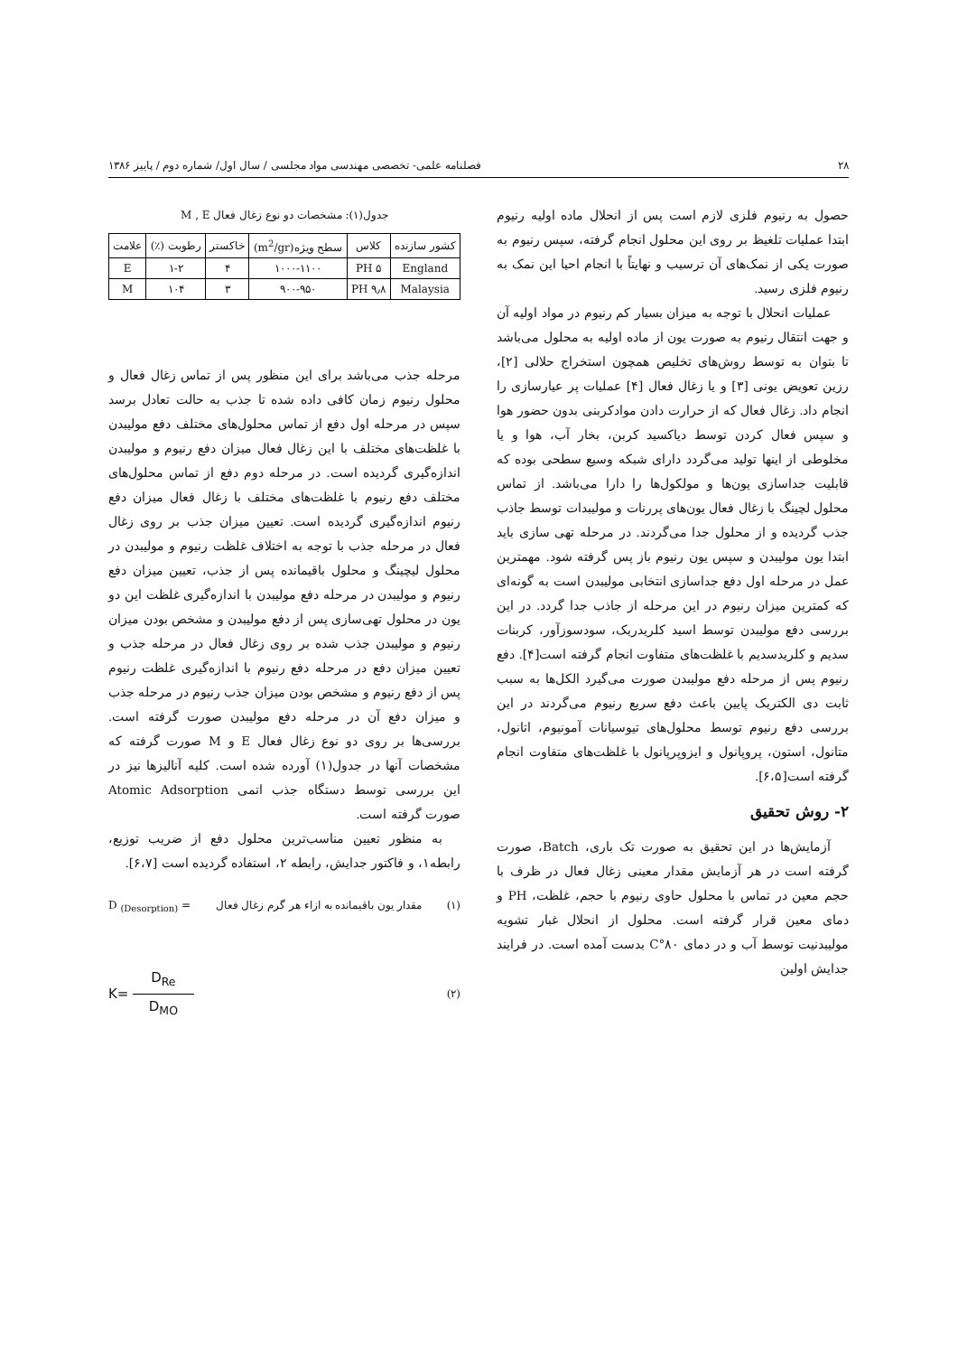۲۸ فصلنامه علمی- تخصصی مهندسی مواد مجلسی / سال اول/ شماره دوم / پاییز ۱۳۸۶
حصول به رنیوم فلزی لازم است پس از انحلال ماده اولیه رنیوم ابتدا عملیات تلغیظ بر روی این محلول انجام گرفته، سپس رنیوم به صورت یکی از نمک‌های آن ترسیب و نهایتاً با انجام احیا این نمک به رنیوم فلزی رسید.
عملیات انحلال با توجه به میزان بسیار کم رنیوم در مواد اولیه آن و جهت انتقال رنیوم به صورت یون از ماده اولیه به محلول می‌باشد تا بتوان به توسط روش‌های تخلیص همچون استخراج حلالی [۲]، رزین تعویض یونی [۳] و یا زغال فعال [۴] عملیات پر عیارسازی را انجام داد. زغال فعال که از حرارت دادن موادکربنی بدون حضور هوا و سپس فعال کردن توسط دیاکسید کربن، بخار آب، هوا و یا مخلوطی از اینها تولید می‌گردد دارای شبکه وسیع سطحی بوده که قابلیت جداسازی یون‌ها و مولکول‌ها را دارا می‌باشد. از تماس محلول لچینگ با زغال فعال یون‌های پررنات و مولیبدات توسط جاذب جذب گردیده و از محلول جدا می‌گردند. در مرحله تهی سازی باید ابتدا یون مولیبدن و سپس یون رنیوم باز پس گرفته شود. مهمترین عمل در مرحله اول دفع جداسازی انتخابی مولیبدن است به گونه‌ای که کمترین میزان رنیوم در این مرحله از جاذب جدا گردد. در این بررسی دفع مولیبدن توسط اسید کلریدریک، سودسوزآور، کربنات سدیم و کلریدسدیم با غلظت‌های متفاوت انجام گرفته است[۴]. دفع رنیوم پس از مرحله دفع مولیبدن صورت می‌گیرد الکل‌ها به سبب ثابت دی الکتریک پایین باعث دفع سریع رنیوم می‌گردند در این بررسی دفع رنیوم توسط محلول‌های تیوسیانات آمونیوم، اتانول، متانول، استون، پروپانول و ایزوپرپانول با غلظت‌های متفاوت انجام گرفته است[۶،۵].
۲- روش تحقیق
آزمایش‌ها در این تحقیق به صورت تک باری، Batch، صورت گرفته است در هر آزمایش مقدار معینی زغال فعال در ظرف با حجم معین در تماس با محلول حاوی رنیوم با حجم، غلظت، PH و دمای معین قرار گرفته است. محلول از انحلال غبار تشویه مولیبدنیت توسط آب و در دمای ۸۰°C بدست آمده است. در فرایند جدایش اولین
جدول(۱): مشخصات دو نوع زغال فعال M , E
| کشور سازنده | کلاس | سطح ویژه(m<sup>2</sup>/gr) | خاکستر | رطوبت (٪) | علامت |
| --- | --- | --- | --- | --- | --- |
| England | PH ۵ | ۱۰۰۰-۱۱۰۰ | ۴ | ۱-۲ | E |
| Malaysia | PH ۹٫۸ | ۹۰۰-۹۵۰ | ۳ | ۱۰۴ | M |
مرحله جذب می‌باشد برای این منظور پس از تماس زغال فعال و محلول رنیوم زمان کافی داده شده تا جذب به حالت تعادل برسد سپس در مرحله اول دفع از تماس محلول‌های مختلف دفع مولیبدن با غلظت‌های مختلف با این زغال فعال میزان دفع رنیوم و مولیبدن اندازه‌گیری گردیده است. در مرحله دوم دفع از تماس محلول‌های مختلف دفع رنیوم با غلظت‌های مختلف با زغال فعال میزان دفع رنیوم اندازه‌گیری گردیده است. تعیین میزان جذب بر روی زغال فعال در مرحله جذب با توجه به اختلاف غلظت رنیوم و مولیبدن در محلول لیچینگ و محلول باقیمانده پس از جذب، تعیین میزان دفع رنیوم و مولیبدن در مرحله دفع مولیبدن با اندازه‌گیری غلظت این دو یون در محلول تهی‌سازی پس از دفع مولیبدن و مشخص بودن میزان رنیوم و مولیبدن جذب شده بر روی زغال فعال در مرحله جذب و تعیین میزان دفع در مرحله دفع رنیوم با اندازه‌گیری غلظت رنیوم پس از دفع رنیوم و مشخص بودن میزان جذب رنیوم در مرحله جذب و میزان دفع آن در مرحله دفع مولیبدن صورت گرفته است. بررسی‌ها بر روی دو نوع زغال فعال E و M صورت گرفته که مشخصات آنها در جدول(۱) آورده شده است. کلیه آنالیزها نیز در این بررسی توسط دستگاه جذب اتمی Atomic Adsorption صورت گرفته است.
به منظور تعیین مناسب‌ترین محلول دفع از ضریب توزیع، رابطه۱، و فاکتور جدایش، رابطه ۲، استفاده گردیده است [۶،۷].
(۱) مقدار یون باقیمانده به ازاء هر گرم زغال فعال D <sub>(Desorption)</sub> =
(۲) K= D<sub>Re</sub> D<sub>MO</sub>